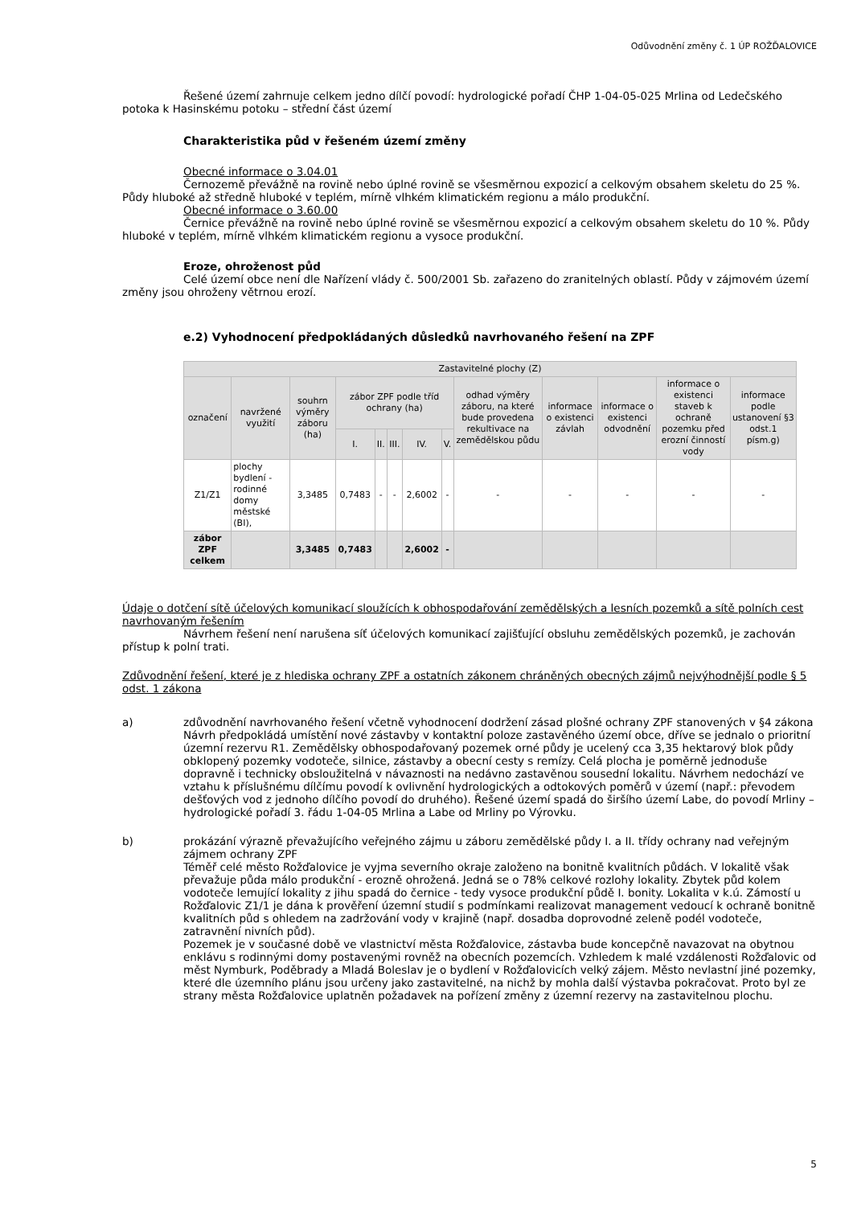Odůvodnění změny č. 1 ÚP ROŽĎALOVICE
Řešené území zahrnuje celkem jedno dílčí povodí: hydrologické pořadí ČHP 1-04-05-025 Mrlina od Ledečského potoka k Hasinskému potoku – střední část území
Charakteristika půd v řešeném území změny
Obecné informace o 3.04.01
Černozemě převážně na rovině nebo úplné rovině se všesměrnou expozicí a celkovým obsahem skeletu do 25 %. Půdy hluboké až středně hluboké v teplém, mírně vlhkém klimatickém regionu a málo produkční.
Obecné informace o 3.60.00
Černice převážně na rovině nebo úplné rovině se všesměrnou expozicí a celkovým obsahem skeletu do 10 %. Půdy hluboké v teplém, mírně vlhkém klimatickém regionu a vysoce produkční.
Eroze, ohroženost půd
Celé území obce není dle Nařízení vlády č. 500/2001 Sb. zařazeno do zranitelných oblastí. Půdy v zájmovém území změny jsou ohroženy větrnou erozí.
e.2) Vyhodnocení předpokládaných důsledků navrhovaného řešení na ZPF
| Zastavitelné plochy (Z) | | | | | | | | | | | | |
| --- | --- | --- | --- | --- | --- | --- | --- | --- | --- | --- | --- | --- |
| označení | navržené využití | souhrn výměry záboru (ha) | zábor ZPF podle tříd ochrany (ha) | | | | | odhad výměry záboru, na které bude provedena rekultivace na zemědělskou půdu | informace o existenci závlah | informace o existenci odvodnění | informace o existenci staveb k ochraně pozemku před erozní činností vody | informace podle ustanovení §3 odst.1 písm.g) |
| | | | I. | II. | III. | IV. | V. | | | | | |
| Z1/Z1 | plochy bydlení - rodinné domy městské (BI), | 3,3485 | 0,7483 | - | - | 2,6002 | - | - | - | - | - | - |
| zábor ZPF celkem | | 3,3485 | 0,7483 | | | 2,6002 | - | | | | | |
Údaje o dotčení sítě účelových komunikací sloužících k obhospodařování zemědělských a lesních pozemků a sítě polních cest navrhovaným řešením
Návrhem řešení není narušena síť účelových komunikací zajišťující obsluhu zemědělských pozemků, je zachován přístup k polní trati.
Zdůvodnění řešení, které je z hlediska ochrany ZPF a ostatních zákonem chráněných obecných zájmů nejvýhodnější podle § 5 odst. 1 zákona
a) zdůvodnění navrhovaného řešení včetně vyhodnocení dodržení zásad plošné ochrany ZPF stanovených v §4 zákona
Návrh předpokládá umístění nové zástavby v kontaktní poloze zastavěného území obce, dříve se jednalo o prioritní územní rezervu R1. Zemědělsky obhospodařovaný pozemek orné půdy je ucelený cca 3,35 hektarový blok půdy obklopený pozemky vodoteče, silnice, zástavby a obecní cesty s remízy. Celá plocha je poměrně jednoduše dopravně i technicky obsloužitelná v návaznosti na nedávno zastavěnou sousední lokalitu. Návrhem nedochází ve vztahu k příslušnému dílčímu povodí k ovlivnění hydrologických a odtokových poměrů v území (např.: převodem dešťových vod z jednoho dílčího povodí do druhého). Řešené území spadá do širšího území Labe, do povodí Mrliny – hydrologické pořadí 3. řádu 1-04-05 Mrlina a Labe od Mrliny po Výrovku.
b) prokázání výrazně převažujícího veřejného zájmu u záboru zemědělské půdy I. a II. třídy ochrany nad veřejným zájmem ochrany ZPF
Téměř celé město Rožďalovice je vyjma severního okraje založeno na bonitně kvalitních půdách. V lokalitě však převažuje půda málo produkční - erozně ohrožená. Jedná se o 78% celkové rozlohy lokality. Zbytek půd kolem vodoteče lemující lokality z jihu spadá do černice - tedy vysoce produkční půdě I. bonity. Lokalita v k.ú. Zámostí u Rožďalovic Z1/1 je dána k prověření územní studií s podmínkami realizovat management vedoucí k ochraně bonitně kvalitních půd s ohledem na zadržování vody v krajině (např. dosadba doprovodné zeleně podél vodoteče, zatravnění nivních půd).
Pozemek je v současné době ve vlastnictví města Rožďalovice, zástavba bude koncepčně navazovat na obytnou enklávu s rodinnými domy postavenými rovněž na obecních pozemcích. Vzhledem k malé vzdálenosti Rožďalovic od měst Nymburk, Poděbrady a Mladá Boleslav je o bydlení v Rožďalovicích velký zájem. Město nevlastní jiné pozemky, které dle územního plánu jsou určeny jako zastavitelné, na nichž by mohla další výstavba pokračovat. Proto byl ze strany města Rožďalovice uplatněn požadavek na pořízení změny z územní rezervy na zastavitelnou plochu.
5